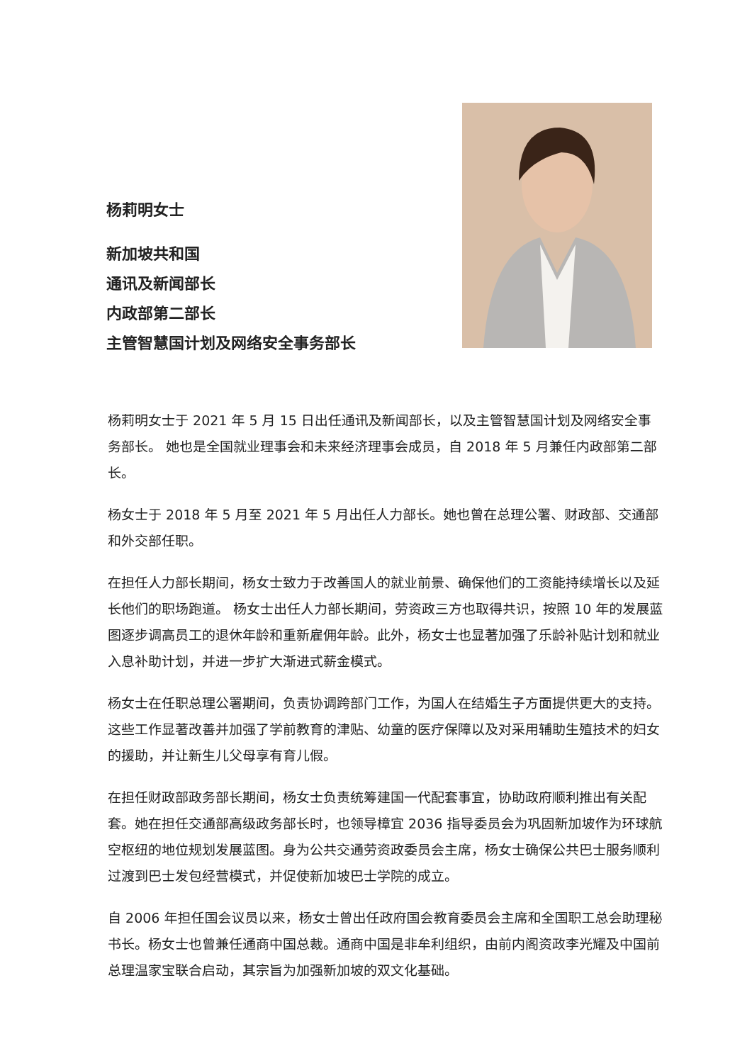杨莉明女士
新加坡共和国
通讯及新闻部长
内政部第二部长
主管智慧国计划及网络安全事务部长
杨莉明女士于 2021 年 5 月 15 日出任通讯及新闻部长，以及主管智慧国计划及网络安全事务部长。 她也是全国就业理事会和未来经济理事会成员，自 2018 年 5 月兼任内政部第二部长。
杨女士于 2018 年 5 月至 2021 年 5 月出任人力部长。她也曾在总理公署、财政部、交通部和外交部任职。
在担任人力部长期间，杨女士致力于改善国人的就业前景、确保他们的工资能持续增长以及延长他们的职场跑道。 杨女士出任人力部长期间，劳资政三方也取得共识，按照 10 年的发展蓝图逐步调高员工的退休年龄和重新雇佣年龄。此外，杨女士也显著加强了乐龄补贴计划和就业入息补助计划，并进一步扩大渐进式薪金模式。
杨女士在任职总理公署期间，负责协调跨部门工作，为国人在结婚生子方面提供更大的支持。这些工作显著改善并加强了学前教育的津贴、幼童的医疗保障以及对采用辅助生殖技术的妇女的援助，并让新生儿父母享有育儿假。
在担任财政部政务部长期间，杨女士负责统筹建国一代配套事宜，协助政府顺利推出有关配套。她在担任交通部高级政务部长时，也领导樟宜 2036 指导委员会为巩固新加坡作为环球航空枢纽的地位规划发展蓝图。身为公共交通劳资政委员会主席，杨女士确保公共巴士服务顺利过渡到巴士发包经营模式，并促使新加坡巴士学院的成立。
自 2006 年担任国会议员以来，杨女士曾出任政府国会教育委员会主席和全国职工总会助理秘书长。杨女士也曾兼任通商中国总裁。通商中国是非牟利组织，由前内阁资政李光耀及中国前总理温家宝联合启动，其宗旨为加强新加坡的双文化基础。